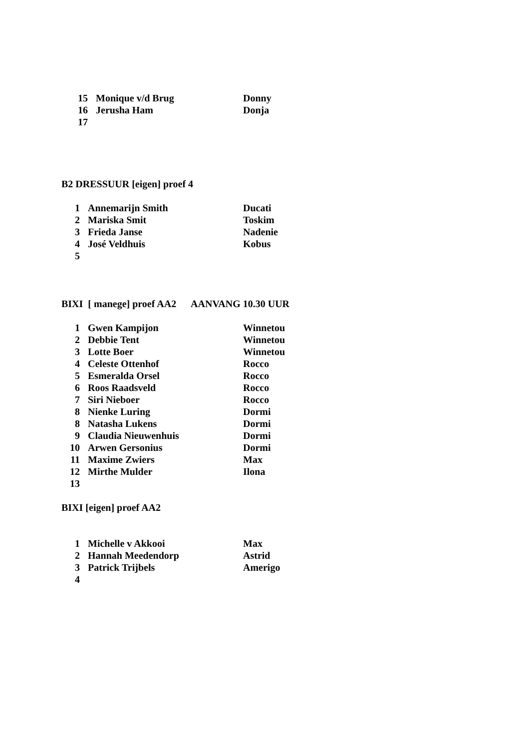15 Monique v/d Brug Donny
16 Jerusha Ham Donja
17
B2 DRESSUUR [eigen] proef 4
1 Annemarijn Smith Ducati
2 Mariska Smit Toskim
3 Frieda Janse Nadenie
4 José Veldhuis Kobus
5
BIXI [ manege] proef AA2 AANVANG 10.30 UUR
1 Gwen Kampijon Winnetou
2 Debbie Tent Winnetou
3 Lotte Boer Winnetou
4 Celeste Ottenhof Rocco
5 Esmeralda Orsel Rocco
6 Roos Raadsveld Rocco
7 Siri Nieboer Rocco
8 Nienke Luring Dormi
8 Natasha Lukens Dormi
9 Claudia Nieuwenhuis Dormi
10 Arwen Gersonius Dormi
11 Maxime Zwiers Max
12 Mirthe Mulder Ilona
13
BIXI [eigen] proef AA2
1 Michelle v Akkooi Max
2 Hannah Meedendorp Astrid
3 Patrick Trijbels Amerigo
4